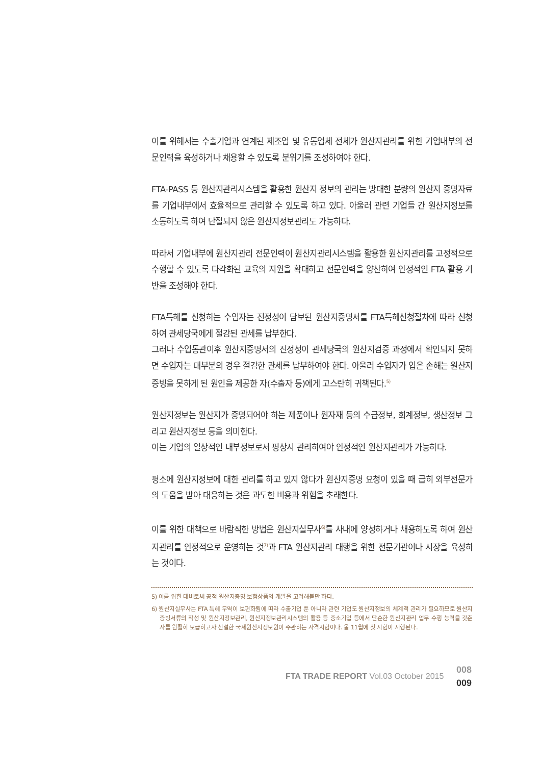이를 위해서는 수출기업과 연계된 제조업 및 유통업체 전체가 원산지관리를 위한 기업내부의 전문인력을 육성하거나 채용할 수 있도록 분위기를 조성하여야 한다.
FTA-PASS 등 원산지관리시스템을 활용한 원산지 정보의 관리는 방대한 분량의 원산지 증명자료를 기업내부에서 효율적으로 관리할 수 있도록 하고 있다. 아울러 관련 기업들 간 원산지정보를 소통하도록 하여 단절되지 않은 원산지정보관리도 가능하다.
따라서 기업내부에 원산지관리 전문인력이 원산지관리시스템을 활용한 원산지관리를 고정적으로 수행할 수 있도록 다각화된 교육의 지원을 확대하고 전문인력을 양산하여 안정적인 FTA 활용 기반을 조성해야 한다.
FTA특혜를 신청하는 수입자는 진정성이 담보된 원산지증명서를 FTA특혜신청절차에 따라 신청하여 관세당국에게 절감된 관세를 납부한다.
그러나 수입통관이후 원산지증명서의 진정성이 관세당국의 원산지검증 과정에서 확인되지 못하면 수입자는 대부분의 경우 절감한 관세를 납부하여야 한다. 아울러 수입자가 입은 손해는 원산지증빙을 못하게 된 원인을 제공한 자(수출자 등)에게 고스란히 귀책된다.<sup>5)</sup>
원산지정보는 원산지가 증명되어야 하는 제품이나 원자재 등의 수급정보, 회계정보, 생산정보 그리고 원산지정보 등을 의미한다.
이는 기업의 일상적인 내부정보로서 평상시 관리하여야 안정적인 원산지관리가 가능하다.
평소에 원산지정보에 대한 관리를 하고 있지 않다가 원산지증명 요청이 있을 때 급히 외부전문가의 도움을 받아 대응하는 것은 과도한 비용과 위험을 초래한다.
이를 위한 대책으로 바람직한 방법은 원산지실무사<sup>6)</sup>를 사내에 양성하거나 채용하도록 하여 원산지관리를 안정적으로 운영하는 것<sup>7)</sup>과 FTA 원산지관리 대행을 위한 전문기관이나 시장을 육성하는 것이다.
5) 이를 위한 대비로써 공적 원산지증명 보험상품의 개발을 고려해볼만 하다.
6) 원산지실무사는 FTA 특혜 무역이 보편화됨에 따라 수출기업 뿐 아니라 관련 기업도 원산지정보의 체계적 관리가 필요하므로 원산지 증빙서류의 작성 및 원산지정보관리, 원산지정보관리시스템의 활용 등 중소기업 등에서 단순한 원산지관리 업무 수행 능력을 갖춘자를 원활히 보급하고자 신설한 국제원산지정보원이 주관하는 자격시험이다. 올 11월에 첫 시험이 시행된다.
FTA TRADE REPORT Vol.03 October 2015
008
009